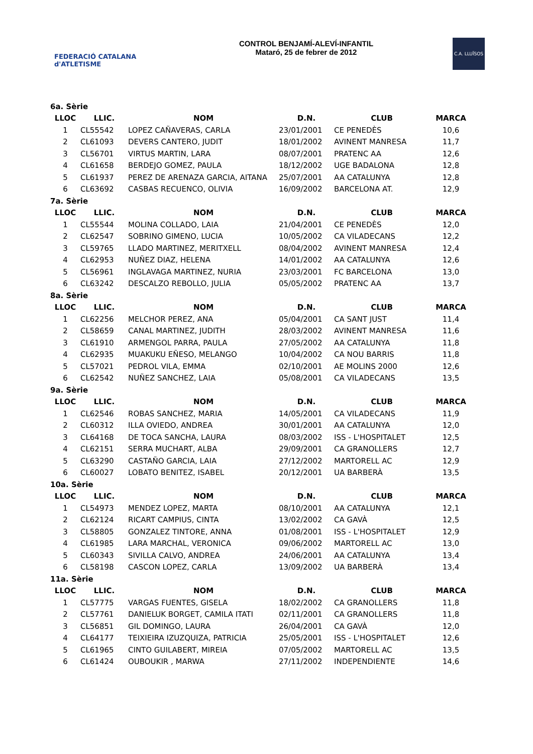FEDERACIÓ CATALANA d'ATLETISME
CONTROL BENJAMÍ-ALEVÍ-INFANTIL
Mataró, 25 de febrer de 2012
C.A. LLUÏSOS
| 6a. Sèrie | | | | | |
| LLOC | LLIC. | NOM | D.N. | CLUB | MARCA |
| 1 | CL55542 | LOPEZ CAÑAVERAS, CARLA | 23/01/2001 | CE PENEDÈS | 10,6 |
| 2 | CL61093 | DEVERS CANTERO, JUDIT | 18/01/2002 | AVINENT MANRESA | 11,7 |
| 3 | CL56701 | VIRTUS MARTIN, LARA | 08/07/2001 | PRATENC AA | 12,6 |
| 4 | CL61658 | BERDEJO GOMEZ, PAULA | 18/12/2002 | UGE BADALONA | 12,8 |
| 5 | CL61937 | PEREZ DE ARENAZA GARCIA, AITANA | 25/07/2001 | AA CATALUNYA | 12,8 |
| 6 | CL63692 | CASBAS RECUENCO, OLIVIA | 16/09/2002 | BARCELONA AT. | 12,9 |
| 7a. Sèrie | | | | | |
| LLOC | LLIC. | NOM | D.N. | CLUB | MARCA |
| 1 | CL55544 | MOLINA COLLADO, LAIA | 21/04/2001 | CE PENEDÈS | 12,0 |
| 2 | CL62547 | SOBRINO GIMENO, LUCIA | 10/05/2002 | CA VILADECANS | 12,2 |
| 3 | CL59765 | LLADO MARTINEZ, MERITXELL | 08/04/2002 | AVINENT MANRESA | 12,4 |
| 4 | CL62953 | NUÑEZ DIAZ, HELENA | 14/01/2002 | AA CATALUNYA | 12,6 |
| 5 | CL56961 | INGLAVAGA MARTINEZ, NURIA | 23/03/2001 | FC BARCELONA | 13,0 |
| 6 | CL63242 | DESCALZO REBOLLO, JULIA | 05/05/2002 | PRATENC AA | 13,7 |
| 8a. Sèrie | | | | | |
| LLOC | LLIC. | NOM | D.N. | CLUB | MARCA |
| 1 | CL62256 | MELCHOR PEREZ, ANA | 05/04/2001 | CA SANT JUST | 11,4 |
| 2 | CL58659 | CANAL MARTINEZ, JUDITH | 28/03/2002 | AVINENT MANRESA | 11,6 |
| 3 | CL61910 | ARMENGOL PARRA, PAULA | 27/05/2002 | AA CATALUNYA | 11,8 |
| 4 | CL62935 | MUAKUKU EÑESO, MELANGO | 10/04/2002 | CA NOU BARRIS | 11,8 |
| 5 | CL57021 | PEDROL VILA, EMMA | 02/10/2001 | AE MOLINS 2000 | 12,6 |
| 6 | CL62542 | NUÑEZ SANCHEZ, LAIA | 05/08/2001 | CA VILADECANS | 13,5 |
| 9a. Sèrie | | | | | |
| LLOC | LLIC. | NOM | D.N. | CLUB | MARCA |
| 1 | CL62546 | ROBAS SANCHEZ, MARIA | 14/05/2001 | CA VILADECANS | 11,9 |
| 2 | CL60312 | ILLA OVIEDO, ANDREA | 30/01/2001 | AA CATALUNYA | 12,0 |
| 3 | CL64168 | DE TOCA SANCHA, LAURA | 08/03/2002 | ISS - L'HOSPITALET | 12,5 |
| 4 | CL62151 | SERRA MUCHART, ALBA | 29/09/2001 | CA GRANOLLERS | 12,7 |
| 5 | CL63290 | CASTAÑO GARCIA, LAIA | 27/12/2002 | MARTORELL AC | 12,9 |
| 6 | CL60027 | LOBATO BENITEZ, ISABEL | 20/12/2001 | UA BARBERÀ | 13,5 |
| 10a. Sèrie | | | | | |
| LLOC | LLIC. | NOM | D.N. | CLUB | MARCA |
| 1 | CL54973 | MENDEZ LOPEZ, MARTA | 08/10/2001 | AA CATALUNYA | 12,1 |
| 2 | CL62124 | RICART CAMPIUS, CINTA | 13/02/2002 | CA GAVÀ | 12,5 |
| 3 | CL58805 | GONZALEZ TINTORE, ANNA | 01/08/2001 | ISS - L'HOSPITALET | 12,9 |
| 4 | CL61985 | LARA MARCHAL, VERONICA | 09/06/2002 | MARTORELL AC | 13,0 |
| 5 | CL60343 | SIVILLA CALVO, ANDREA | 24/06/2001 | AA CATALUNYA | 13,4 |
| 6 | CL58198 | CASCON LOPEZ, CARLA | 13/09/2002 | UA BARBERÀ | 13,4 |
| 11a. Sèrie | | | | | |
| LLOC | LLIC. | NOM | D.N. | CLUB | MARCA |
| 1 | CL57775 | VARGAS FUENTES, GISELA | 18/02/2002 | CA GRANOLLERS | 11,8 |
| 2 | CL57761 | DANIELUK BORGET, CAMILA ITATI | 02/11/2001 | CA GRANOLLERS | 11,8 |
| 3 | CL56851 | GIL DOMINGO, LAURA | 26/04/2001 | CA GAVÀ | 12,0 |
| 4 | CL64177 | TEIXIEIRA IZUZQUIZA, PATRICIA | 25/05/2001 | ISS - L'HOSPITALET | 12,6 |
| 5 | CL61965 | CINTO GUILABERT, MIREIA | 07/05/2002 | MARTORELL AC | 13,5 |
| 6 | CL61424 | OUBOUKIR , MARWA | 27/11/2002 | INDEPENDIENTE | 14,6 |